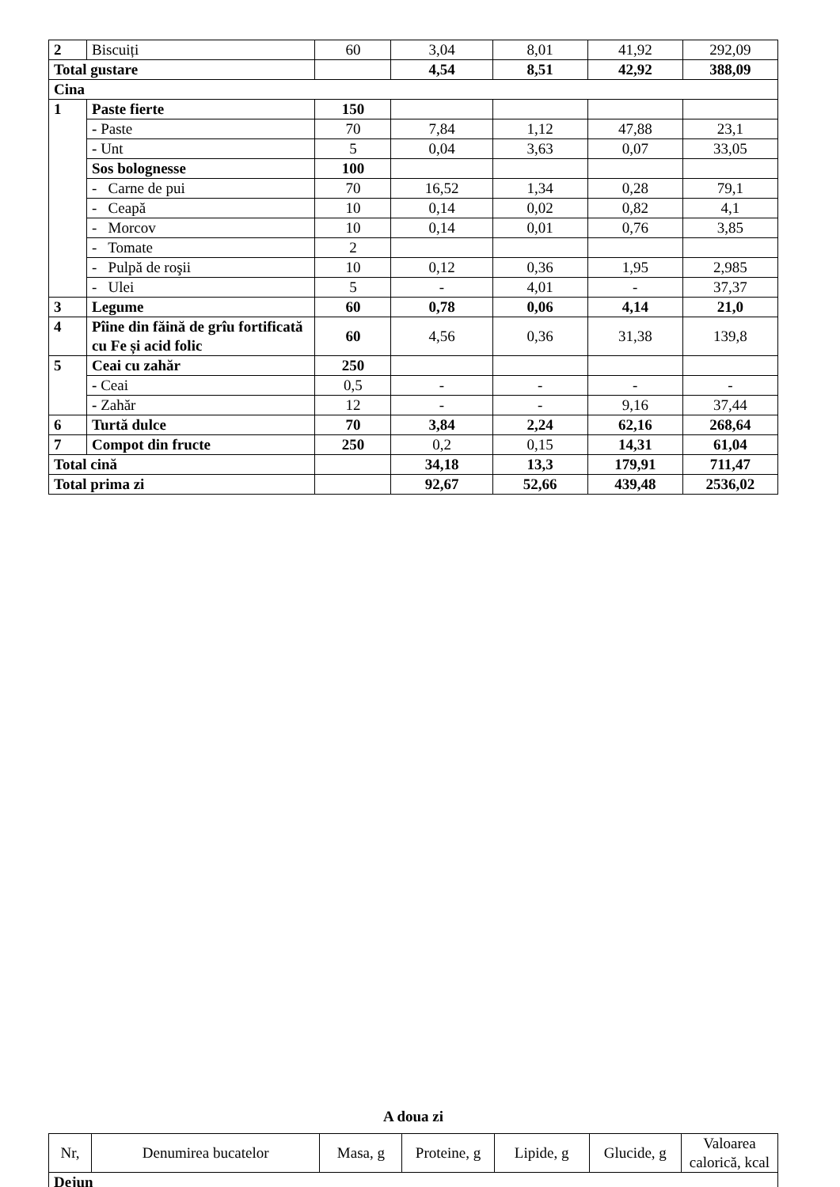| 2 | Biscuiți | 60 | 3,04 | 8,01 | 41,92 | 292,09 |
| Total gustare | | | 4,54 | 8,51 | 42,92 | 388,09 |
| Cina | | | | | | |
| 1 | Paste fierte | 150 | | | | |
| | - Paste | 70 | 7,84 | 1,12 | 47,88 | 23,1 |
| | - Unt | 5 | 0,04 | 3,63 | 0,07 | 33,05 |
| | Sos bolognesse | 100 | | | | |
| | - Carne de pui | 70 | 16,52 | 1,34 | 0,28 | 79,1 |
| | - Ceapă | 10 | 0,14 | 0,02 | 0,82 | 4,1 |
| | - Morcov | 10 | 0,14 | 0,01 | 0,76 | 3,85 |
| | - Tomate | 2 | | | | |
| | - Pulpă de roşii | 10 | 0,12 | 0,36 | 1,95 | 2,985 |
| | - Ulei | 5 | - | 4,01 | - | 37,37 |
| 3 | Legume | 60 | 0,78 | 0,06 | 4,14 | 21,0 |
| 4 | Pîine din făină de grîu fortificată cu Fe și acid folic | 60 | 4,56 | 0,36 | 31,38 | 139,8 |
| 5 | Ceai cu zahăr | 250 | | | | |
| | - Ceai | 0,5 | - | - | - | - |
| | - Zahăr | 12 | - | - | 9,16 | 37,44 |
| 6 | Turtă dulce | 70 | 3,84 | 2,24 | 62,16 | 268,64 |
| 7 | Compot din fructe | 250 | 0,2 | 0,15 | 14,31 | 61,04 |
| Total cină | | | 34,18 | 13,3 | 179,91 | 711,47 |
| Total prima zi | | | 92,67 | 52,66 | 439,48 | 2536,02 |
A doua zi
| Nr, | Denumirea bucatelor | Masa, g | Proteine, g | Lipide, g | Glucide, g | Valoarea calorică, kcal |
| Dejun | | | | | | |